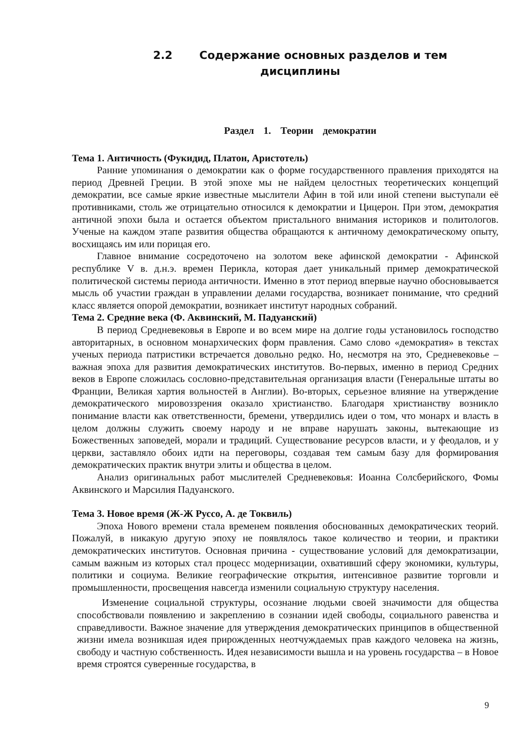2.2 Содержание основных разделов и тем
дисциплины
Раздел 1. Теории демократии
Тема 1. Античность (Фукидид, Платон, Аристотель)
Ранние упоминания о демократии как о форме государственного правления приходятся на период Древней Греции. В этой эпохе мы не найдем целостных теоретических концепций демократии, все самые яркие известные мыслители Афин в той или иной степени выступали её противниками, столь же отрицательно относился к демократии и Цицерон. При этом, демократия античной эпохи была и остается объектом пристального внимания историков и политологов. Ученые на каждом этапе развития общества обращаются к античному демократическому опыту, восхищаясь им или порицая его.
Главное внимание сосредоточено на золотом веке афинской демократии - Афинской республике V в. д.н.э. времен Перикла, которая дает уникальный пример демократической политической системы периода античности. Именно в этот период впервые научно обосновывается мысль об участии граждан в управлении делами государства, возникает понимание, что средний класс является опорой демократии, возникает институт народных собраний.
Тема 2. Средние века (Ф. Аквинский, М. Падуанский)
В период Средневековья в Европе и во всем мире на долгие годы установилось господство авторитарных, в основном монархических форм правления. Само слово «демократия» в текстах ученых периода патристики встречается довольно редко. Но, несмотря на это, Средневековье – важная эпоха для развития демократических институтов. Во-первых, именно в период Средних веков в Европе сложилась сословно-представительная организация власти (Генеральные штаты во Франции, Великая хартия вольностей в Англии). Во-вторых, серьезное влияние на утверждение демократического мировоззрения оказало христианство. Благодаря христианству возникло понимание власти как ответственности, бремени, утвердились идеи о том, что монарх и власть в целом должны служить своему народу и не вправе нарушать законы, вытекающие из Божественных заповедей, морали и традиций. Существование ресурсов власти, и у феодалов, и у церкви, заставляло обоих идти на переговоры, создавая тем самым базу для формирования демократических практик внутри элиты и общества в целом.
Анализ оригинальных работ мыслителей Средневековья: Иоанна Солсберийского, Фомы Аквинского и Марсилия Падуанского.
Тема 3. Новое время (Ж-Ж Руссо, А. де Токвиль)
Эпоха Нового времени стала временем появления обоснованных демократических теорий. Пожалуй, в никакую другую эпоху не появлялось такое количество и теории, и практики демократических институтов. Основная причина - существование условий для демократизации, самым важным из которых стал процесс модернизации, охвативший сферу экономики, культуры, политики и социума. Великие географические открытия, интенсивное развитие торговли и промышленности, просвещения навсегда изменили социальную структуру населения.
Изменение социальной структуры, осознание людьми своей значимости для общества способствовали появлению и закреплению в сознании идей свободы, социального равенства и справедливости. Важное значение для утверждения демократических принципов в общественной жизни имела возникшая идея прирожденных неотчуждаемых прав каждого человека на жизнь, свободу и частную собственность. Идея независимости вышла и на уровень государства – в Новое время строятся суверенные государства, в
9